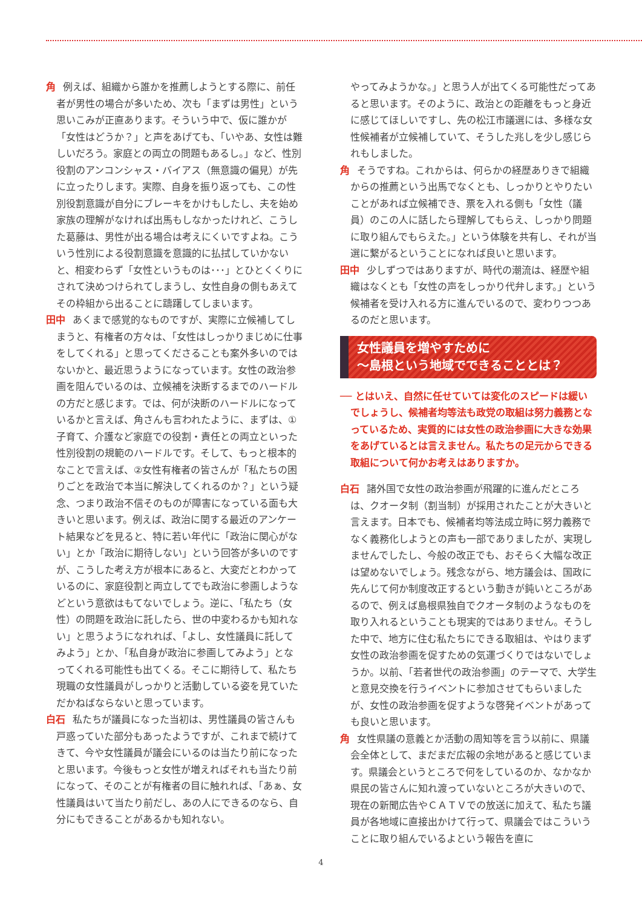角 例えば、組織から誰かを推薦しようとする際に、前任者が男性の場合が多いため、次も「まずは男性」という思いこみが正直あります。そういう中で、仮に誰かが「女性はどうか？」と声をあげても、「いやあ、女性は難しいだろう。家庭との両立の問題もあるし。」など、性別役割のアンコンシャス・バイアス（無意識の偏見）が先に立ったりします。実際、自身を振り返っても、この性別役割意識が自分にブレーキをかけもしたし、夫を始め家族の理解がなければ出馬もしなかったけれど、こうした葛藤は、男性が出る場合は考えにくいですよね。こういう性別による役割意識を意識的に払拭していかないと、相変わらず「女性というものは･･･」とひとくくりにされて決めつけられてしまうし、女性自身の側もあえてその枠組から出ることに躊躇してしまいます。
田中 あくまで感覚的なものですが、実際に立候補してしまうと、有権者の方々は、「女性はしっかりまじめに仕事をしてくれる」と思ってくださることも案外多いのではないかと、最近思うようになっています。女性の政治参画を阻んでいるのは、立候補を決断するまでのハードルの方だと感じます。では、何が決断のハードルになっているかと言えば、角さんも言われたように、まずは、①子育て、介護など家庭での役割・責任との両立といった性別役割の規範のハードルです。そして、もっと根本的なことで言えば、②女性有権者の皆さんが「私たちの困りごとを政治で本当に解決してくれるのか？」という疑念、つまり政治不信そのものが障害になっている面も大きいと思います。例えば、政治に関する最近のアンケート結果などを見ると、特に若い年代に「政治に関心がない」とか「政治に期待しない」という回答が多いのですが、こうした考え方が根本にあると、大変だとわかっているのに、家庭役割と両立してでも政治に参画しようなどという意欲はもてないでしょう。逆に、「私たち（女性）の問題を政治に託したら、世の中変わるかも知れない」と思うようになれれば、「よし、女性議員に託してみよう」とか、「私自身が政治に参画してみよう」となってくれる可能性も出てくる。そこに期待して、私たち現職の女性議員がしっかりと活動している姿を見ていただかねばならないと思っています。
白石 私たちが議員になった当初は、男性議員の皆さんも戸惑っていた部分もあったようですが、これまで続けてきて、今や女性議員が議会にいるのは当たり前になったと思います。今後もっと女性が増えればそれも当たり前になって、そのことが有権者の目に触れれば、「あぁ、女性議員はいて当たり前だし、あの人にできるのなら、自分にもできることがあるかも知れない。
やってみようかな。」と思う人が出てくる可能性だってあると思います。そのように、政治との距離をもっと身近に感じてほしいですし、先の松江市議選には、多様な女性候補者が立候補していて、そうした兆しを少し感じられもしました。
角 そうですね。これからは、何らかの経歴ありきで組織からの推薦という出馬でなくとも、しっかりとやりたいことがあれば立候補でき、票を入れる側も「女性（議員）のこの人に話したら理解してもらえ、しっかり問題に取り組んでもらえた。」という体験を共有し、それが当選に繋がるということになれば良いと思います。
田中 少しずつではありますが、時代の潮流は、経歴や組織はなくとも「女性の声をしっかり代弁します。」という候補者を受け入れる方に進んでいるので、変わりつつあるのだと思います。
女性議員を増やすために
～島根という地域でできることとは？
── とはいえ、自然に任せていては変化のスピードは緩いでしょうし、候補者均等法も政党の取組は努力義務となっているため、実質的には女性の政治参画に大きな効果をあげているとは言えません。私たちの足元からできる取組について何かお考えはありますか。
白石 諸外国で女性の政治参画が飛躍的に進んだところは、クオータ制（割当制）が採用されたことが大きいと言えます。日本でも、候補者均等法成立時に努力義務でなく義務化しようとの声も一部でありましたが、実現しませんでしたし、今般の改正でも、おそらく大幅な改正は望めないでしょう。残念ながら、地方議会は、国政に先んじて何か制度改正するという動きが鈍いところがあるので、例えば島根県独自でクオータ制のようなものを取り入れるということも現実的ではありません。そうした中で、地方に住む私たちにできる取組は、やはりまず女性の政治参画を促すための気運づくりではないでしょうか。以前、「若者世代の政治参画」のテーマで、大学生と意見交換を行うイベントに参加させてもらいましたが、女性の政治参画を促すような啓発イベントがあっても良いと思います。
角 女性県議の意義とか活動の周知等を言う以前に、県議会全体として、まだまだ広報の余地があると感じています。県議会というところで何をしているのか、なかなか県民の皆さんに知れ渡っていないところが大きいので、現在の新聞広告やＣＡＴＶでの放送に加えて、私たち議員が各地域に直接出かけて行って、県議会ではこういうことに取り組んでいるよという報告を直に
4